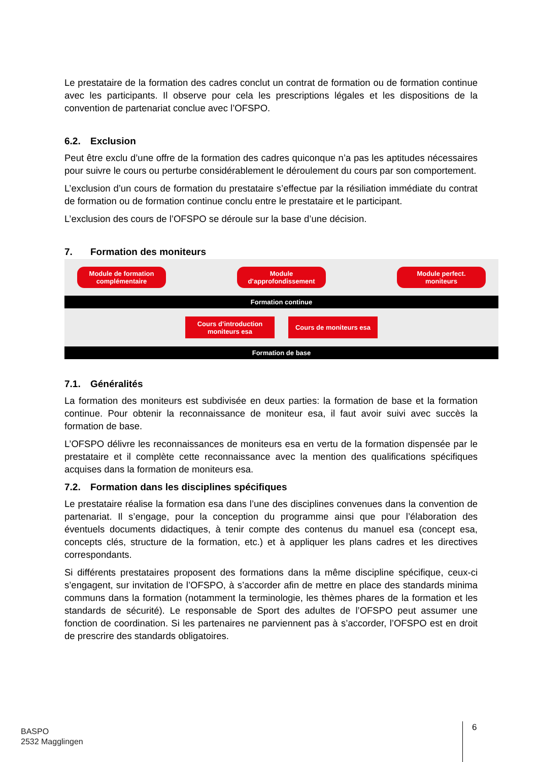Le prestataire de la formation des cadres conclut un contrat de formation ou de formation continue avec les participants. Il observe pour cela les prescriptions légales et les disposi­tions de la convention de partenariat conclue avec l’OFSPO.
6.2. Exclusion
Peut être exclu d’une offre de la formation des cadres quiconque n’a pas les aptitudes né­cessaires pour suivre le cours ou perturbe considérablement le déroulement du cours par son comportement.
L’exclusion d’un cours de formation du prestataire s’effectue par la résiliation immédiate du contrat de formation ou de formation continue conclu entre le prestataire et le participant.
L’exclusion des cours de l’OFSPO se déroule sur la base d’une décision.
7. Formation des moniteurs
Module de formation
complémentaire
Module
d’approfondissement
Module perfect.
moniteurs
Formation continue
Cours d’introduction
moniteurs esa
Cours de moniteurs esa
Formation de base
7.1. Généralités
La formation des moniteurs est subdivisée en deux parties: la formation de base et la forma­tion continue. Pour obtenir la reconnaissance de moniteur esa, il faut avoir suivi avec succès la formation de base.
L’OFSPO délivre les reconnaissances de moniteurs esa en vertu de la formation dispensée par le prestataire et il complète cette reconnaissance avec la mention des qualifications spé­cifiques acquises dans la formation de moniteurs esa.
7.2. Formation dans les disciplines spécifiques
Le prestataire réalise la formation esa dans l’une des disciplines convenues dans la conven­tion de partenariat. Il s’engage, pour la conception du programme ainsi que pour l’élaboration des éventuels documents didactiques, à tenir compte des contenus du manuel esa (concept esa, concepts clés, structure de la formation, etc.) et à appliquer les plans cadres et les di­rectives correspondants.
Si différents prestataires proposent des formations dans la même discipline spécifique, ceux-ci s’engagent, sur invitation de l’OFSPO, à s’accorder afin de mettre en place des standards minima communs dans la formation (notamment la terminologie, les thèmes phares de la formation et les standards de sécurité). Le responsable de Sport des adultes de l’OFSPO peut assumer une fonction de coordination. Si les partenaires ne parviennent pas à s’accorder, l’OFSPO est en droit de prescrire des standards obligatoires.
BASPO
2532 Magglingen
6